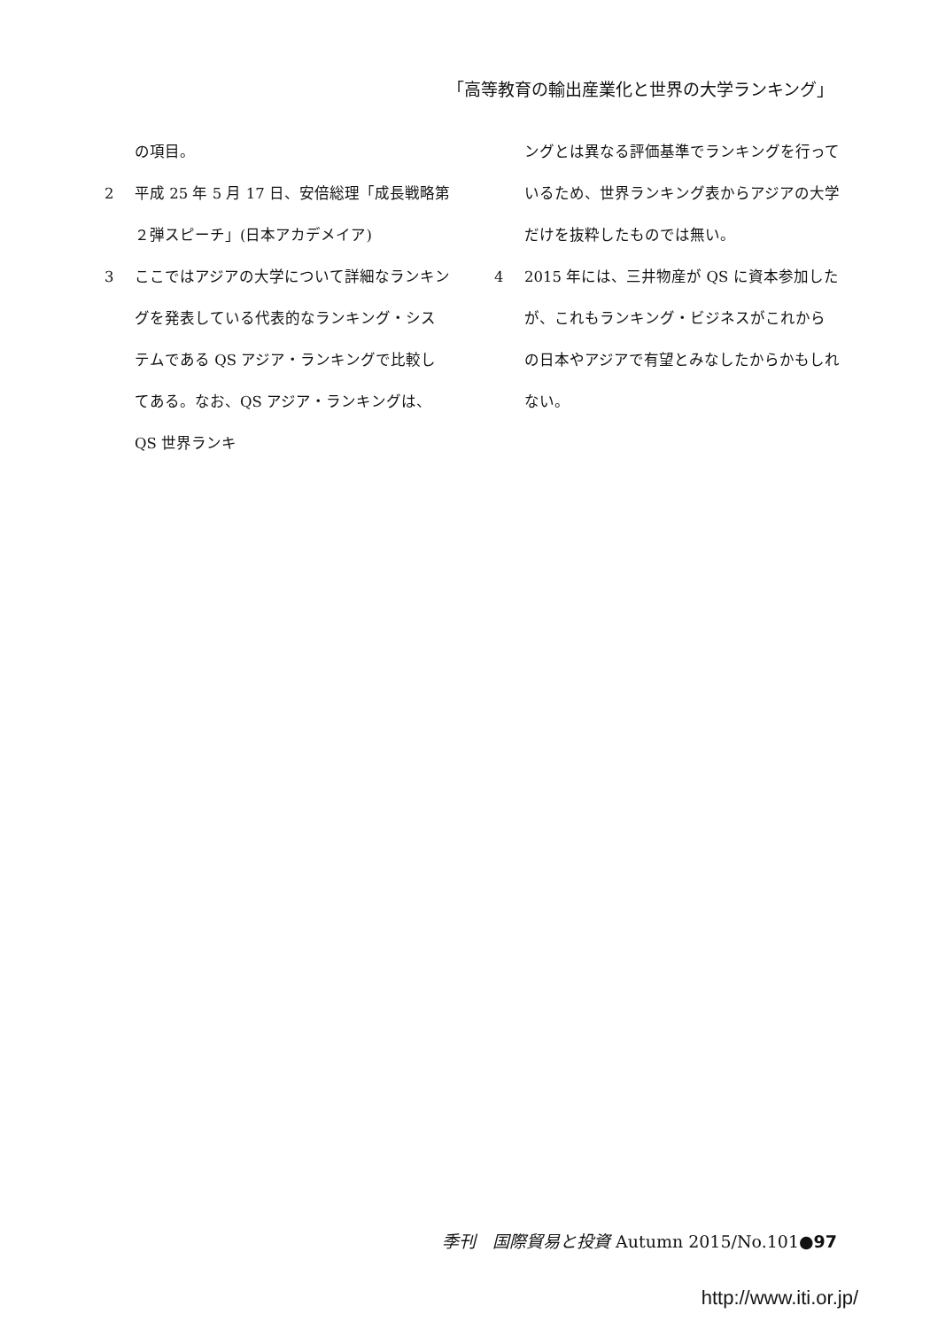「高等教育の輸出産業化と世界の大学ランキング」
の項目。
2 平成 25 年 5 月 17 日、安倍総理「成長戦略第２弾スピーチ」(日本アカデメイア)
3 ここではアジアの大学について詳細なランキングを発表している代表的なランキング・システムである QS アジア・ランキングで比較してある。なお、QS アジア・ランキングは、QS 世界ランキ
ングとは異なる評価基準でランキングを行っているため、世界ランキング表からアジアの大学だけを抜粋したものでは無い。
4 2015 年には、三井物産が QS に資本参加したが、これもランキング・ビジネスがこれからの日本やアジアで有望とみなしたからかもしれない。
季刊　国際貿易と投資 Autumn 2015/No.101●97
http://www.iti.or.jp/